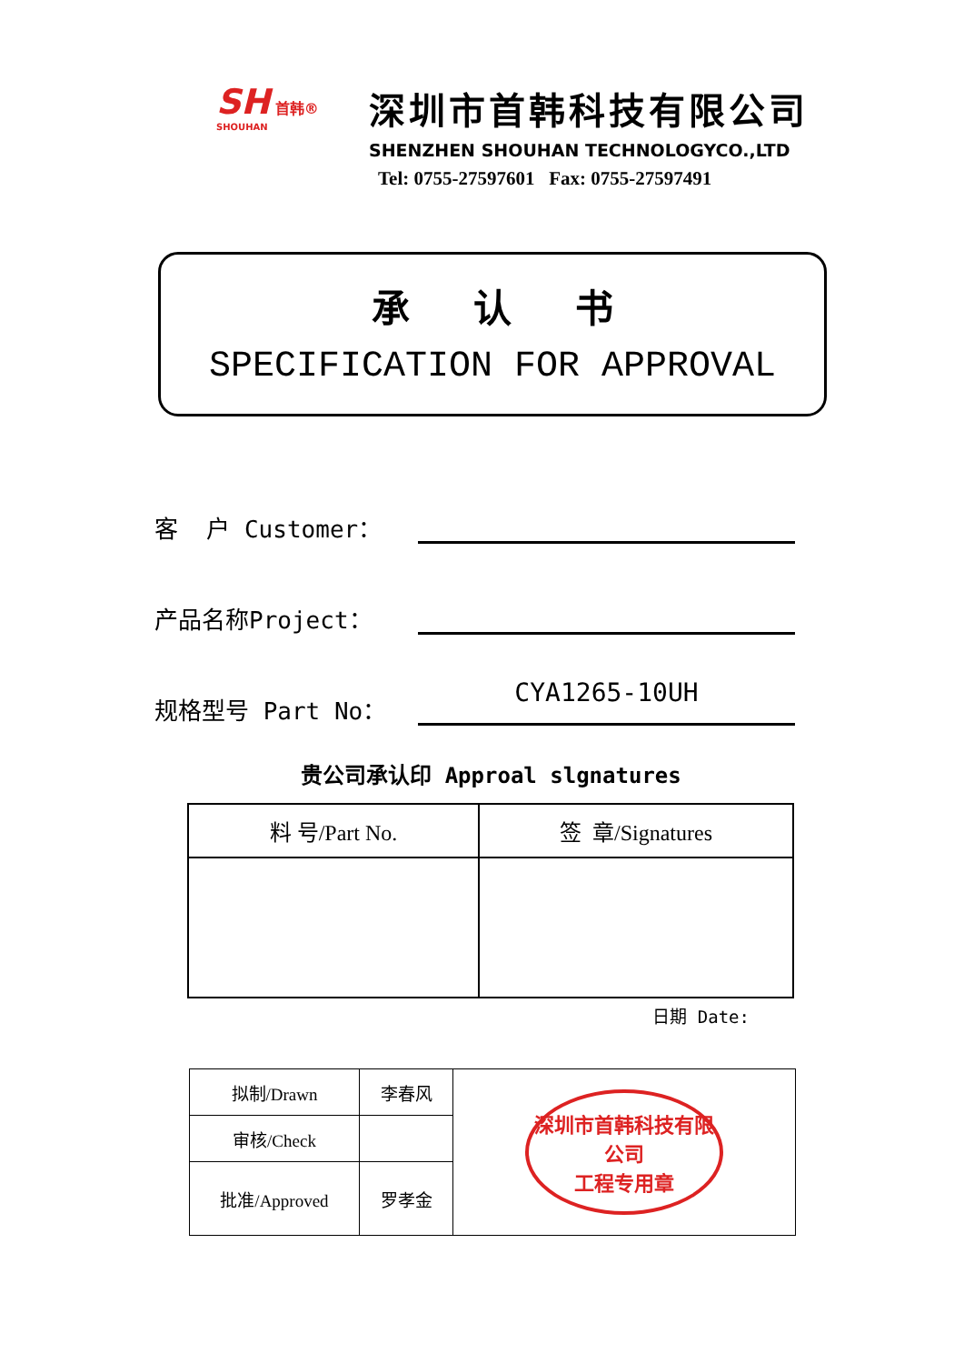SH 首韩®
SHOUHAN
深圳市首韩科技有限公司
SHENZHEN SHOUHAN TECHNOLOGYCO.,LTD
Tel: 0755-27597601 Fax: 0755-27597491
承认书
SPECIFICATION FOR APPROVAL
客 户 Customer：
产品名称Project：
规格型号 Part No：
CYA1265-10UH
贵公司承认印 Approal slgnatures
| 料 号/Part No. | 签 章/Signatures |
| --- | --- |
日期 Date:
| 拟制/Drawn | 李春风 | 深圳市首韩科技有限公司 工程专用章 |
| 审核/Check | | |
| 批准/Approved | 罗孝金 | |